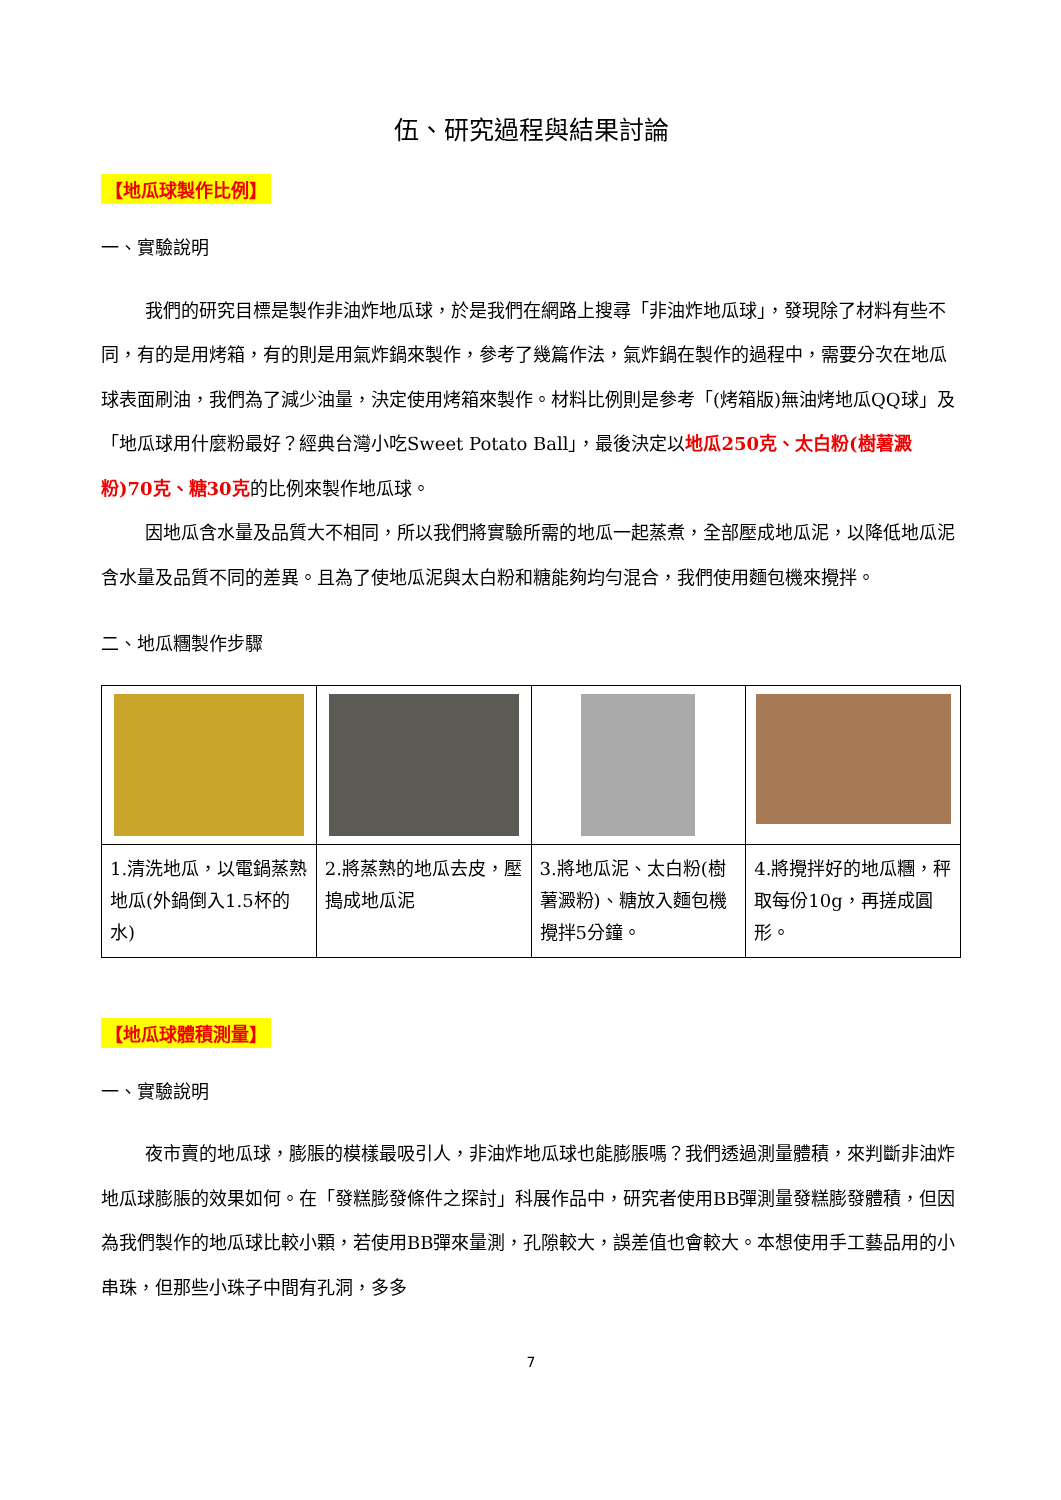伍、研究過程與結果討論
【地瓜球製作比例】
一、實驗說明
我們的研究目標是製作非油炸地瓜球，於是我們在網路上搜尋「非油炸地瓜球」，發現除了材料有些不同，有的是用烤箱，有的則是用氣炸鍋來製作，參考了幾篇作法，氣炸鍋在製作的過程中，需要分次在地瓜球表面刷油，我們為了減少油量，決定使用烤箱來製作。材料比例則是參考「(烤箱版)無油烤地瓜QQ球」及「地瓜球用什麼粉最好？經典台灣小吃Sweet Potato Ball」，最後決定以地瓜250克、太白粉(樹薯澱粉)70克、糖30克的比例來製作地瓜球。
因地瓜含水量及品質大不相同，所以我們將實驗所需的地瓜一起蒸煮，全部壓成地瓜泥，以降低地瓜泥含水量及品質不同的差異。且為了使地瓜泥與太白粉和糖能夠均勻混合，我們使用麵包機來攪拌。
二、地瓜糰製作步驟
| 1.清洗地瓜，以電鍋蒸熟地瓜(外鍋倒入1.5杯的水) | 2.將蒸熟的地瓜去皮，壓搗成地瓜泥 | 3.將地瓜泥、太白粉(樹薯澱粉)、糖放入麵包機攪拌5分鐘。 | 4.將攪拌好的地瓜糰，秤取每份10g，再搓成圓形。 |
【地瓜球體積測量】
一、實驗說明
夜市賣的地瓜球，膨脹的模樣最吸引人，非油炸地瓜球也能膨脹嗎？我們透過測量體積，來判斷非油炸地瓜球膨脹的效果如何。在「發糕膨發條件之探討」科展作品中，研究者使用BB彈測量發糕膨發體積，但因為我們製作的地瓜球比較小顆，若使用BB彈來量測，孔隙較大，誤差值也會較大。本想使用手工藝品用的小串珠，但那些小珠子中間有孔洞，多多
7